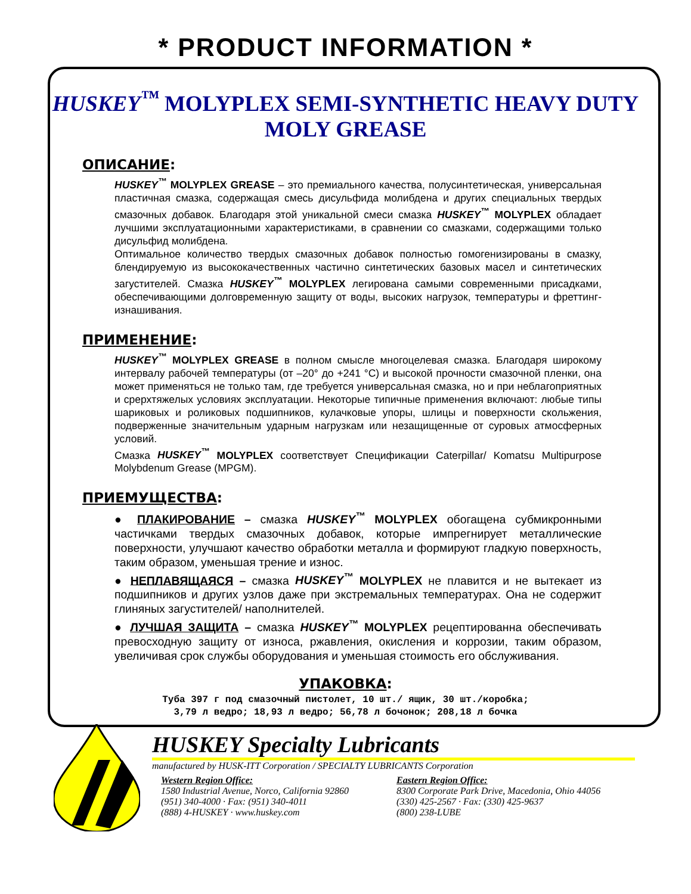* PRODUCT INFORMATION *
HUSKEY<sup>™</sup> MOLYPLEX SEMI-SYNTHETIC HEAVY DUTY MOLY GREASE
ОПИСАНИЕ:
HUSKEY<sup>™</sup> MOLYPLEX GREASE – это премиального качества, полусинтетическая, универсальная пластичная смазка, содержащая смесь дисульфида молибдена и других специальных твердых смазочных добавок. Благодаря этой уникальной смеси смазка HUSKEY<sup>™</sup> MOLYPLEX обладает лучшими эксплуатационными характеристиками, в сравнении со смазками, содержащими только дисульфид молибдена.
Оптимальное количество твердых смазочных добавок полностью гомогенизированы в смазку, блендируемую из высококачественных частично синтетических базовых масел и синтетических загустителей. Смазка HUSKEY<sup>™</sup> MOLYPLEX легирована самыми современными присадками, обеспечивающими долговременную защиту от воды, высоких нагрузок, температуры и фреттинг-изнашивания.
ПРИМЕНЕНИЕ:
HUSKEY<sup>™</sup> MOLYPLEX GREASE в полном смысле многоцелевая смазка. Благодаря широкому интервалу рабочей температуры (от –20° до +241 °С) и высокой прочности смазочной пленки, она может применяться не только там, где требуется универсальная смазка, но и при неблагоприятных и срерхтяжелых условиях эксплуатации. Некоторые типичные применения включают: любые типы шариковых и роликовых подшипников, кулачковые упоры, шлицы и поверхности скольжения, подверженные значительным ударным нагрузкам или незащищенные от суровых атмосферных условий.
Смазка HUSKEY<sup>™</sup> MOLYPLEX соответствует Спецификации Caterpillar/ Komatsu Multipurpose Molybdenum Grease (MPGM).
ПРИЕМУЩЕСТВА:
● ПЛАКИРОВАНИЕ – смазка HUSKEY<sup>™</sup> MOLYPLEX обогащена субмикронными частичками твердых смазочных добавок, которые импрегнирует металлические поверхности, улучшают качество обработки металла и формируют гладкую поверхность, таким образом, уменьшая трение и износ.
● НЕПЛАВЯЩАЯСЯ – смазка HUSKEY<sup>™</sup> MOLYPLEX не плавится и не вытекает из подшипников и других узлов даже при экстремальных температурах. Она не содержит глиняных загустителей/ наполнителей.
● ЛУЧШАЯ ЗАЩИТА – смазка HUSKEY<sup>™</sup> MOLYPLEX рецептированна обеспечивать превосходную защиту от износа, ржавления, окисления и коррозии, таким образом, увеличивая срок службы оборудования и уменьшая стоимость его обслуживания.
УПАКОВКА:
Туба 397 г под смазочный пистолет, 10 шт./ ящик, 30 шт./коробка;
3,79 л ведро; 18,93 л ведро; 56,78 л бочонок; 208,18 л бочка
HUSKEY Specialty Lubricants
manufactured by HUSK-ITT Corporation / SPECIALTY LUBRICANTS Corporation
Western Region Office:
1580 Industrial Avenue, Norco, California 92860
(951) 340-4000 · Fax: (951) 340-4011
(888) 4-HUSKEY · www.huskey.com
Eastern Region Office:
8300 Corporate Park Drive, Macedonia, Ohio 44056
(330) 425-2567 · Fax: (330) 425-9637
(800) 238-LUBE